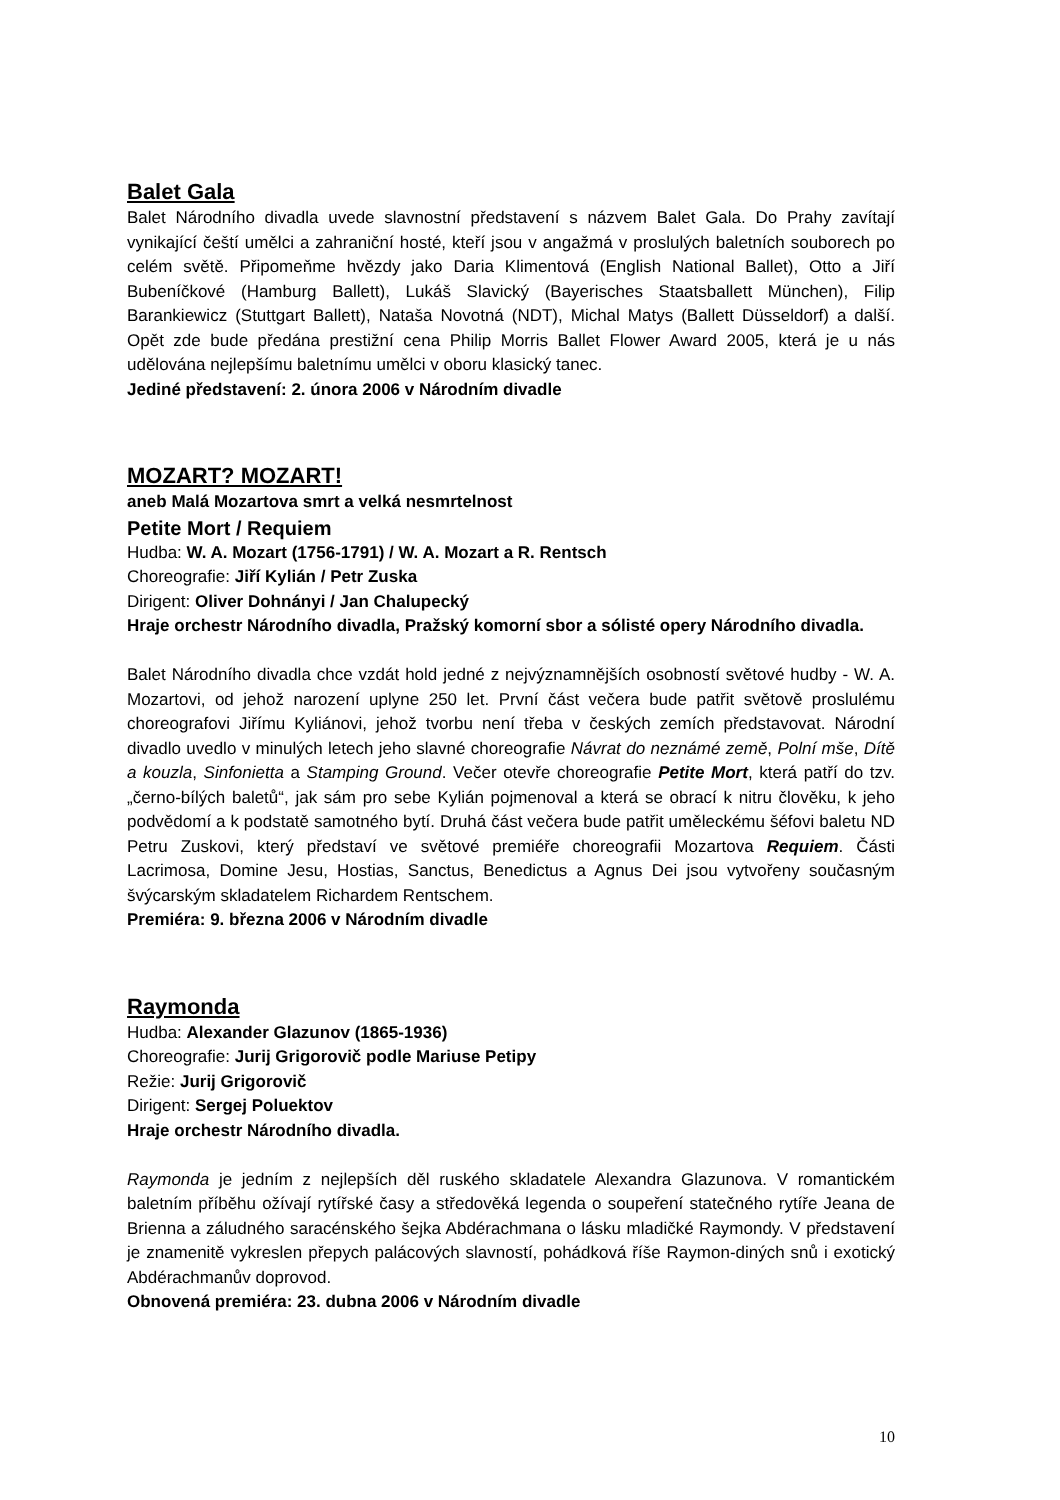Balet Gala
Balet Národního divadla uvede slavnostní představení s názvem Balet Gala. Do Prahy zavítají vynikající čeští umělci a zahraniční hosté, kteří jsou v angažmá v proslulých baletních souborech po celém světě. Připomeňme hvězdy jako Daria Klimentová (English National Ballet), Otto a Jiří Bubeníčkové (Hamburg Ballett), Lukáš Slavický (Bayerisches Staatsballett München), Filip Barankiewicz (Stuttgart Ballett), Nataša Novotná (NDT), Michal Matys (Ballett Düsseldorf) a další. Opět zde bude předána prestižní cena Philip Morris Ballet Flower Award 2005, která je u nás udělována nejlepšímu baletnímu umělci v oboru klasický tanec.
Jediné představení: 2. února 2006 v Národním divadle
MOZART? MOZART!
aneb Malá Mozartova smrt a velká nesmrtelnost
Petite Mort / Requiem
Hudba: W. A. Mozart (1756-1791) / W. A. Mozart a R. Rentsch
Choreografie: Jiří Kylián / Petr Zuska
Dirigent: Oliver Dohnányi / Jan Chalupecký
Hraje orchestr Národního divadla, Pražský komorní sbor a sólisté opery Národního divadla.
Balet Národního divadla chce vzdát hold jedné z nejvýznamnějších osobností světové hudby - W. A. Mozartovi, od jehož narození uplyne 250 let. První část večera bude patřit světově proslulému choreografovi Jiřímu Kyliánovi, jehož tvorbu není třeba v českých zemích představovat. Národní divadlo uvedlo v minulých letech jeho slavné choreografie Návrat do neznámé země, Polní mše, Dítě a kouzla, Sinfonietta a Stamping Ground. Večer otevře choreografie Petite Mort, která patří do tzv. „černo-bílých baletů“, jak sám pro sebe Kylián pojmenoval a která se obrací k nitru člověku, k jeho podvědomí a k podstatě samotného bytí. Druhá část večera bude patřit uměleckému šéfovi baletu ND Petru Zuskovi, který představí ve světové premiéře choreografii Mozartova Requiem. Části Lacrimosa, Domine Jesu, Hostias, Sanctus, Benedictus a Agnus Dei jsou vytvořeny současným švýcarským skladatelem Richardem Rentschem.
Premiéra: 9. března 2006 v Národním divadle
Raymonda
Hudba: Alexander Glazunov (1865-1936)
Choreografie: Jurij Grigorovič podle Mariuse Petipy
Režie: Jurij Grigorovič
Dirigent: Sergej Poluektov
Hraje orchestr Národního divadla.
Raymonda je jedním z nejlepších děl ruského skladatele Alexandra Glazunova. V romantickém baletním příběhu ožívají rytířské časy a středověká legenda o soupeření statečného rytíře Jeana de Brienna a záludného saracénského šejka Abdérachmana o lásku mladičké Raymondy. V představení je znamenitě vykreslen přepych palácových slavností, pohádková říše Raymon-diných snů i exotický Abdérachmanův doprovod.
Obnovená premiéra: 23. dubna 2006 v Národním divadle
10